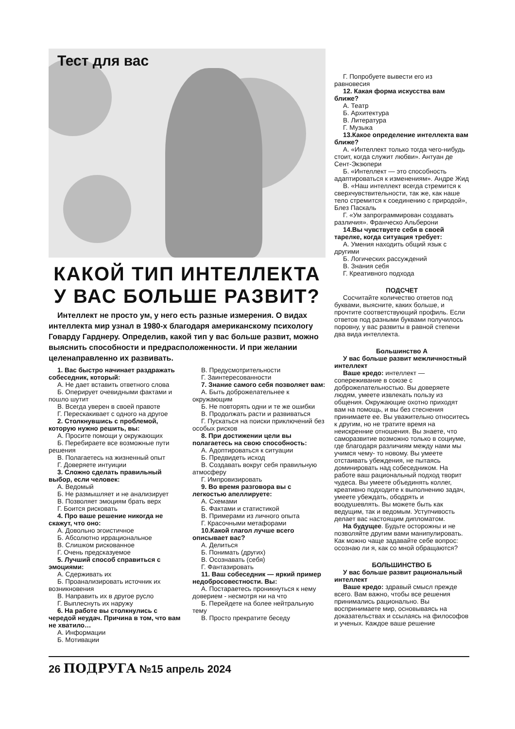Тест для вас
КАКОЙ ТИП ИНТЕЛЛЕКТА У ВАС БОЛЬШЕ РАЗВИТ?
Интеллект не просто ум, у него есть разные измерения. О видах интеллекта мир узнал в 1980-х благодаря американскому психологу Говарду Гарднеру. Определив, какой тип у вас больше развит, можно выяснить способности и предрасположенности. И при желании целенаправленно их развивать.
1. Вас быстро начинает раздражать собеседник, который:
А. Не дает вставить ответного слова
Б. Оперирует очевидными фактами и пошло шутит
В. Всегда уверен в своей правоте
Г. Перескакивает с одного на другое
2. Столкнувшись с проблемой, которую нужно решить, вы:
А. Просите помощи у окружающих
Б. Перебираете все возможные пути решения
В. Полагаетесь на жизненный опыт
Г. Доверяете интуиции
3. Сложно сделать правильный выбор, если человек:
А. Ведомый
Б. Не размышляет и не анализирует
В. Позволяет эмоциям брать верх
Г. Боится рисковать
4. Про ваше решение никогда не скажут, что оно:
А. Довольно эгоистичное
Б. Абсолютно иррациональное
В. Слишком рискованное
Г. Очень предсказуемое
5. Лучший способ справиться с эмоциями:
А. Сдерживать их
Б. Проанализировать источник их возникновения
В. Направить их в другое русло
Г. Выплеснуть их наружу
6. На работе вы столкнулись с чередой неудач. Причина в том, что вам не хватило…
А. Информации
Б. Мотивации
В. Предусмотрительности
Г. Заинтересованности
7. Знание самого себя позволяет вам:
А. Быть доброжелательнее к окружающим
Б. Не повторять одни и те же ошибки
В. Продолжать расти и развиваться
Г. Пускаться на поиски приключений без особых рисков
8. При достижении цели вы полагаетесь на свою способность:
А. Адоптироваться к ситуации
Б. Предвидеть исход
В. Создавать вокруг себя правильную атмосферу
Г. Импровизировать
9. Во время разговора вы с легкостью апеллируете:
А. Схемами
Б. Фактами и статистикой
В. Примерами из личного опыта
Г. Красочными метафорами
10.Какой глагол лучше всего описывает вас?
А. Делиться
Б. Понимать (других)
В. Осознавать (себя)
Г. Фантазировать
11. Ваш собеседник — яркий пример недобросовестности. Вы:
А. Постараетесь проникнуться к нему доверием - несмотря ни на что
Б. Перейдете на более нейтральную тему
В. Просто прекратите беседу
Г. Попробуете вывести его из равновесия
12. Какая форма искусства вам ближе?
А. Театр
Б. Архитектура
В. Литература
Г. Музыка
13.Какое определение интеллекта вам ближе?
А. «Интеллект только тогда чего-нибудь стоит, когда служит любви». Антуан де Сент-Экзюпери
Б. «Интеллект — это способность адаптироваться к изменениям». Андре Жид
В. «Наш интеллект всегда стремится к сверхчувствительности, так же, как наше тело стремится к соединению с природой», Блез Паскаль
Г. «Ум запрограммирован создавать различия». Франческо Альберони
14.Вы чувствуете себя в своей тарелке, когда ситуация требует:
А. Умения находить общий язык с другими
Б. Логических рассуждений
В. Знания себя
Г. Креативного подхода
ПОДСЧЕТ
Сосчитайте количество ответов под буквами, выясните, каких больше, и прочтите соответствующий профиль. Если ответов под разными буквами получилось поровну, у вас развиты в равной степени два вида интеллекта.
Большинство А
У вас больше развит межличностный интеллект
Ваше кредо: интеллект — сопереживание в союзе с доброжелательностью. Вы доверяете людям, умеете извлекать пользу из общения. Окружающие охотно приходят вам на помощь, и вы без стеснения принимаете ее. Вы уважительно относитесь к другим, но не тратите время на неискренние отношения. Вы знаете, что саморазвитие возможно только в социуме, где благодаря различиям между нами мы учимся чему- то новому. Вы умеете отстаивать убеждения, не пытаясь доминировать над собеседником. На работе ваш рациональный подход творит чудеса. Вы умеете объединять коллег, креативно подходите к выполнению задач, умеете убеждать, ободрять и воодушевлять. Вы можете быть как ведущим, так и ведомым. Уступчивость делает вас настоящим дипломатом.
На будущее. Будьте осторожны и не позволяйте другим вами манипулировать. Как можно чаще задавайте себе вопрос: осознаю ли я, как со мной обращаются?
БОЛЬШИНСТВО Б
У вас больше развит рациональный интеллект
Ваше кредо: здравый смысл прежде всего. Вам важно, чтобы все решения принимались рационально. Вы воспринимаете мир, основываясь на доказательствах и ссылаясь на философов и ученых. Каждое ваше решение
26 ПОДРУГА №15 апрель 2024